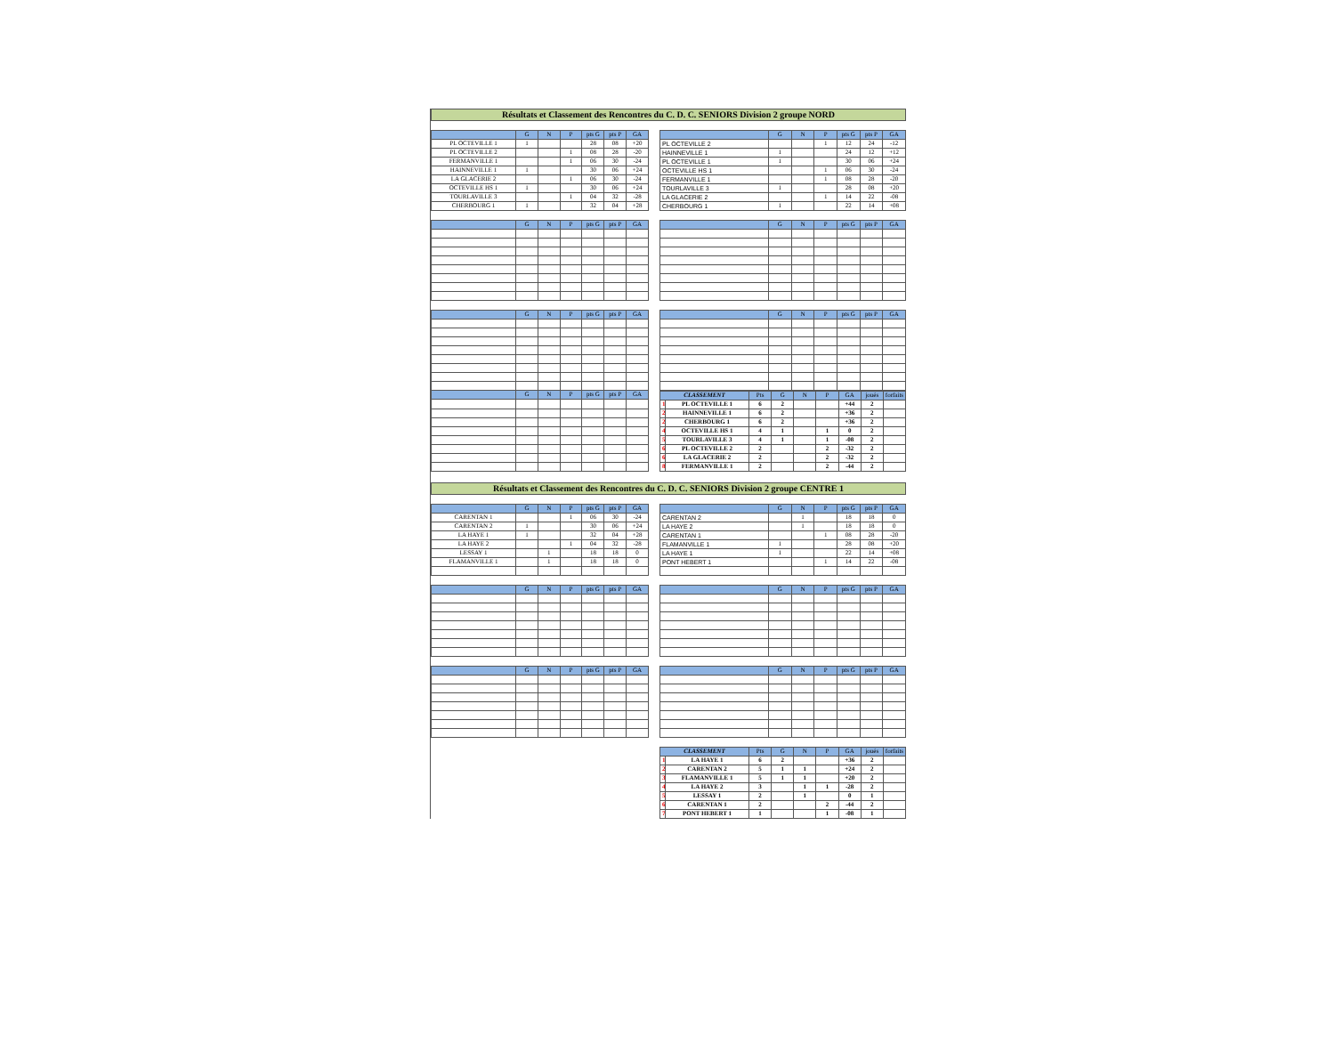Résultats et Classement des Rencontres du C. D. C. SENIORS Division 2 groupe NORD
| | G | N | P | pts G | pts P | GA |
| --- | --- | --- | --- | --- | --- | --- |
| PL OCTEVILLE 1 | 1 | | | 28 | 08 | +20 |
| PL OCTEVILLE 2 | | | 1 | 08 | 28 | -20 |
| FERMANVILLE 1 | | | 1 | 06 | 30 | -24 |
| HAINNEVILLE 1 | 1 | | | 30 | 06 | +24 |
| LA GLACERIE 2 | | | 1 | 06 | 30 | -24 |
| OCTEVILLE HS 1 | 1 | | | 30 | 06 | +24 |
| TOURLAVILLE 3 | | | 1 | 04 | 32 | -28 |
| CHERBOURG 1 | 1 | | | 32 | 04 | +28 |
| | G | N | P | pts G | pts P | GA |
| --- | --- | --- | --- | --- | --- | --- |
| PL OCTEVILLE 2 | | | 1 | 12 | 24 | -12 |
| HAINNEVILLE 1 | 1 | | | 24 | 12 | +12 |
| PL OCTEVILLE 1 | 1 | | | 30 | 06 | +24 |
| OCTEVILLE HS 1 | | | 1 | 06 | 30 | -24 |
| FERMANVILLE 1 | | | 1 | 08 | 28 | -20 |
| TOURLAVILLE 3 | 1 | | | 28 | 08 | +20 |
| LA GLACERIE 2 | | | 1 | 14 | 22 | -08 |
| CHERBOURG 1 | 1 | | | 22 | 14 | +08 |
| | G | N | P | pts G | pts P | GA |
| --- | --- | --- | --- | --- | --- | --- |
| | G | N | P | pts G | pts P | GA |
| --- | --- | --- | --- | --- | --- | --- |
| | G | N | P | pts G | pts P | GA |
| --- | --- | --- | --- | --- | --- | --- |
| | G | N | P | pts G | pts P | GA |
| | G | N | P | pts G | pts P | GA |
| --- | --- | --- | --- | --- | --- | --- |
| CLASSEMENT | | Pts | G | N | P | GA | joués | forfaits |
| --- | --- | --- | --- | --- | --- | --- | --- | --- |
| 1 | PL OCTEVILLE 1 | 6 | 2 | | | +44 | 2 | |
| 2 | HAINNEVILLE 1 | 6 | 2 | | | +36 | 2 | |
| 2 | CHERBOURG 1 | 6 | 2 | | | +36 | 2 | |
| 4 | OCTEVILLE HS 1 | 4 | 1 | | 1 | 0 | 2 | |
| 5 | TOURLAVILLE 3 | 4 | 1 | | 1 | -08 | 2 | |
| 6 | PL OCTEVILLE 2 | 2 | | | 2 | -32 | 2 | |
| 6 | LA GLACERIE 2 | 2 | | | 2 | -32 | 2 | |
| 8 | FERMANVILLE 1 | 2 | | | 2 | -44 | 2 | |
Résultats et Classement des Rencontres du C. D. C. SENIORS Division 2 groupe CENTRE 1
| | G | N | P | pts G | pts P | GA |
| --- | --- | --- | --- | --- | --- | --- |
| CARENTAN 1 | | | 1 | 06 | 30 | -24 |
| CARENTAN 2 | 1 | | | 30 | 06 | +24 |
| LA HAYE 1 | 1 | | | 32 | 04 | +28 |
| LA HAYE 2 | | | 1 | 04 | 32 | -28 |
| LESSAY 1 | | 1 | | 18 | 18 | 0 |
| FLAMANVILLE 1 | | 1 | | 18 | 18 | 0 |
| | G | N | P | pts G | pts P | GA |
| --- | --- | --- | --- | --- | --- | --- |
| CARENTAN 2 | | 1 | | 18 | 18 | 0 |
| LA HAYE 2 | | 1 | | 18 | 18 | 0 |
| CARENTAN 1 | | | 1 | 08 | 28 | -20 |
| FLAMANVILLE 1 | 1 | | | 28 | 08 | +20 |
| LA HAYE 1 | 1 | | | 22 | 14 | +08 |
| PONT HEBERT 1 | | | 1 | 14 | 22 | -08 |
| | G | N | P | pts G | pts P | GA |
| --- | --- | --- | --- | --- | --- | --- |
| | G | N | P | pts G | pts P | GA |
| --- | --- | --- | --- | --- | --- | --- |
| | G | N | P | pts G | pts P | GA |
| --- | --- | --- | --- | --- | --- | --- |
| | G | N | P | pts G | pts P | GA |
| --- | --- | --- | --- | --- | --- | --- |
| CLASSEMENT | | Pts | G | N | P | GA | joués | forfaits |
| --- | --- | --- | --- | --- | --- | --- | --- | --- |
| 1 | LA HAYE 1 | 6 | 2 | | | +36 | 2 | |
| 2 | CARENTAN 2 | 5 | 1 | 1 | | +24 | 2 | |
| 3 | FLAMANVILLE 1 | 5 | 1 | 1 | | +20 | 2 | |
| 4 | LA HAYE 2 | 3 | | 1 | 1 | -28 | 2 | |
| 5 | LESSAY 1 | 2 | | 1 | | 0 | 1 | |
| 6 | CARENTAN 1 | 2 | | | 2 | -44 | 2 | |
| 7 | PONT HEBERT 1 | 1 | | | 1 | -08 | 1 | |